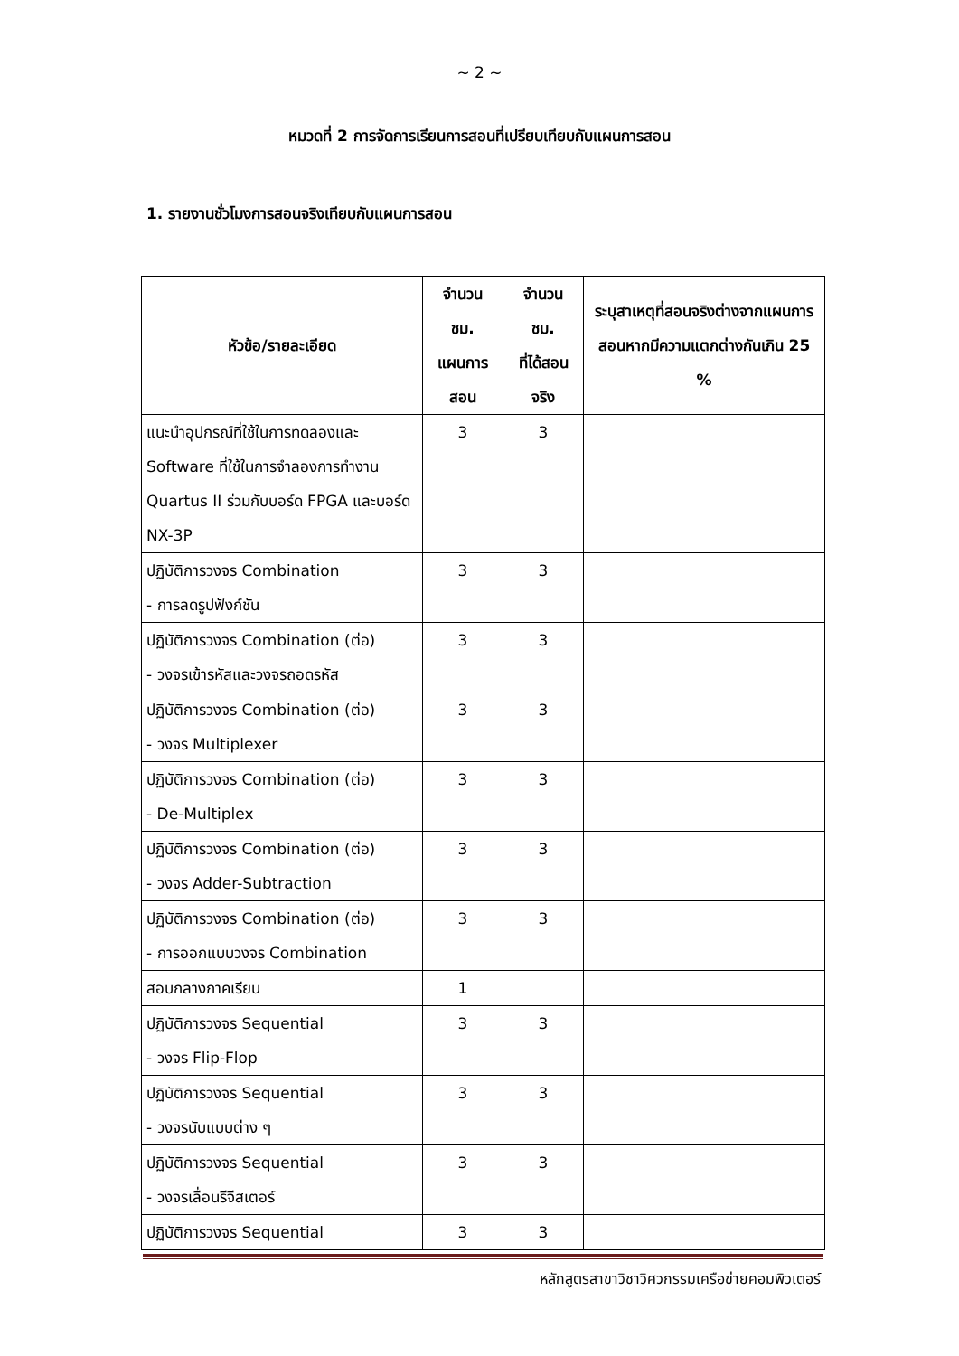~ 2 ~
หมวดที่ 2 การจัดการเรียนการสอนที่เปรียบเทียบกับแผนการสอน
1. รายงานชั่วโมงการสอนจริงเทียบกับแผนการสอน
| หัวข้อ/รายละเอียด | จำนวน ชม. แผนการ สอน | จำนวน ชม. ที่ได้สอน จริง | ระบุสาเหตุที่สอนจริงต่างจากแผนการสอนหากมีความแตกต่างกันเกิน 25 % |
| --- | --- | --- | --- |
| แนะนำอุปกรณ์ที่ใช้ในการทดลองและ Software ที่ใช้ในการจำลองการทำงาน Quartus II ร่วมกับบอร์ด FPGA และบอร์ด NX-3P | 3 | 3 | |
| ปฏิบัติการวงจร Combination - การลดรูปฟังก์ชัน | 3 | 3 | |
| ปฏิบัติการวงจร Combination (ต่อ) - วงจรเข้ารหัสและวงจรถอดรหัส | 3 | 3 | |
| ปฏิบัติการวงจร Combination (ต่อ) - วงจร Multiplexer | 3 | 3 | |
| ปฏิบัติการวงจร Combination (ต่อ) - De-Multiplex | 3 | 3 | |
| ปฏิบัติการวงจร Combination (ต่อ) - วงจร Adder-Subtraction | 3 | 3 | |
| ปฏิบัติการวงจร Combination (ต่อ) - การออกแบบวงจร Combination | 3 | 3 | |
| สอบกลางภาคเรียน | 1 | | |
| ปฏิบัติการวงจร Sequential - วงจร Flip-Flop | 3 | 3 | |
| ปฏิบัติการวงจร Sequential - วงจรนับแบบต่าง ๆ | 3 | 3 | |
| ปฏิบัติการวงจร Sequential - วงจรเลื่อนรีจีสเตอร์ | 3 | 3 | |
| ปฏิบัติการวงจร Sequential | 3 | 3 | |
หลักสูตรสาขาวิชาวิศวกรรมเครือข่ายคอมพิวเตอร์